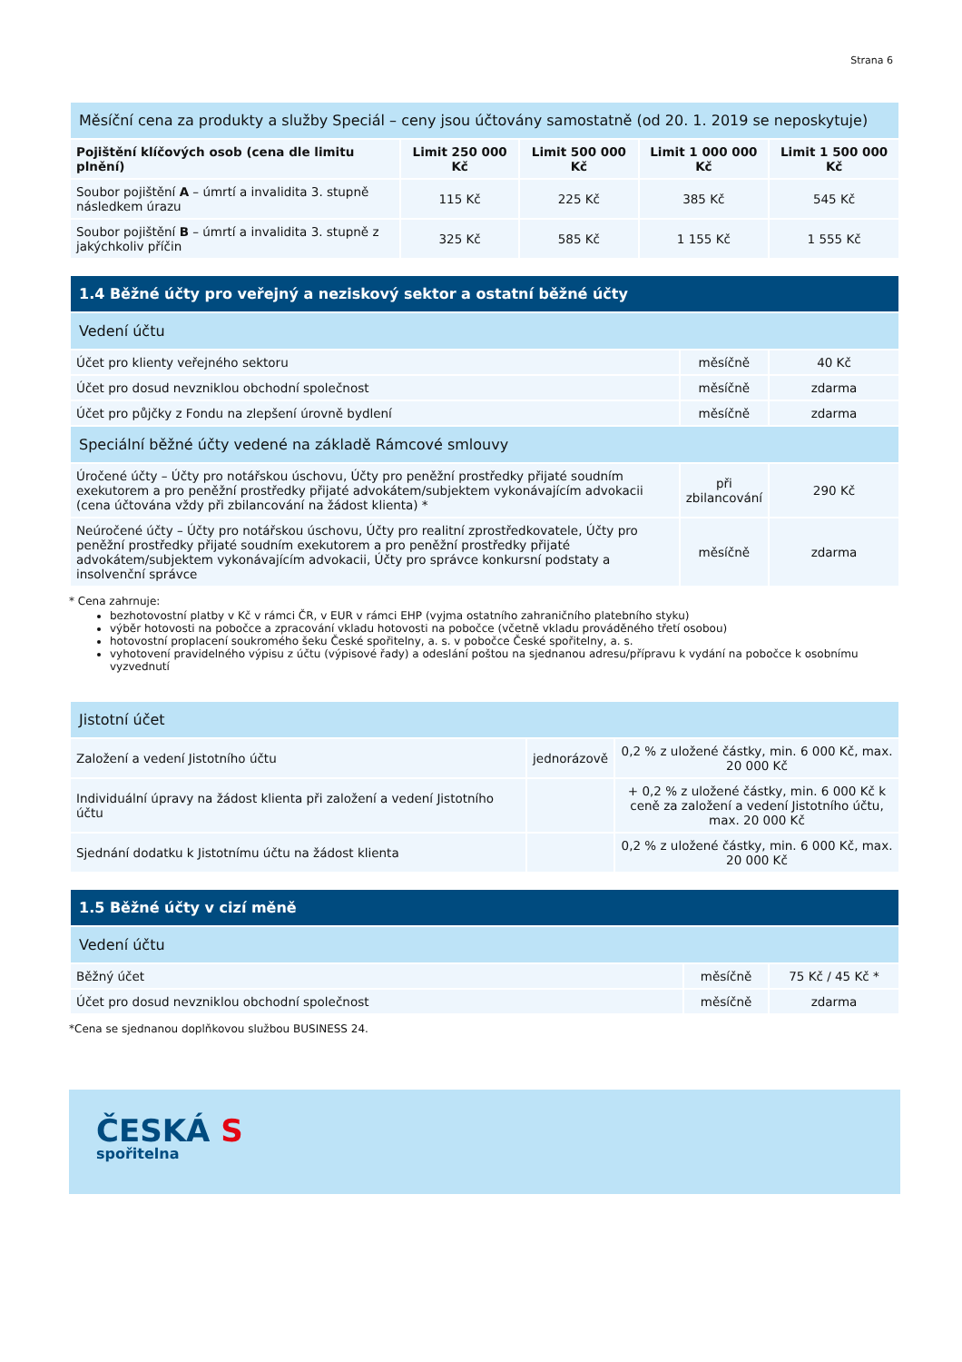Strana 6
| Měsíční cena za produkty a služby Speciál – ceny jsou účtovány samostatně (od 20. 1. 2019 se neposkytuje) | | | | |
| Pojištění klíčových osob (cena dle limitu plnění) | Limit 250 000 Kč | Limit 500 000 Kč | Limit 1 000 000 Kč | Limit 1 500 000 Kč |
| Soubor pojištění A – úmrtí a invalidita 3. stupně následkem úrazu | 115 Kč | 225 Kč | 385 Kč | 545 Kč |
| Soubor pojištění B – úmrtí a invalidita 3. stupně z jakýchkoliv příčin | 325 Kč | 585 Kč | 1 155 Kč | 1 555 Kč |
| 1.4 Běžné účty pro veřejný a neziskový sektor a ostatní běžné účty | | |
| Vedení účtu | | |
| Účet pro klienty veřejného sektoru | měsíčně | 40 Kč |
| Účet pro dosud nevzniklou obchodní společnost | měsíčně | zdarma |
| Účet pro půjčky z Fondu na zlepšení úrovně bydlení | měsíčně | zdarma |
| Speciální běžné účty vedené na základě Rámcové smlouvy | | |
| Úročené účty – Účty pro notářskou úschovu, Účty pro peněžní prostředky přijaté soudním exekutorem a pro peněžní prostředky přijaté advokátem/subjektem vykonávajícím advokacii (cena účtována vždy při zbilancování na žádost klienta) * | při zbilancování | 290 Kč |
| Neúročené účty – Účty pro notářskou úschovu, Účty pro realitní zprostředkovatele, Účty pro peněžní prostředky přijaté soudním exekutorem a pro peněžní prostředky přijaté advokátem/subjektem vykonávajícím advokacii, Účty pro správce konkursní podstaty a insolvenční správce | měsíčně | zdarma |
* Cena zahrnuje:
bezhotovostní platby v Kč v rámci ČR, v EUR v rámci EHP (vyjma ostatního zahraničního platebního styku)
výběr hotovosti na pobočce a zpracování vkladu hotovosti na pobočce (včetně vkladu prováděného třetí osobou)
hotovostní proplacení soukromého šeku České spořitelny, a. s. v pobočce České spořitelny, a. s.
vyhotovení pravidelného výpisu z účtu (výpisové řady) a odeslání poštou na sjednanou adresu/přípravu k vydání na pobočce k osobnímu vyzvednutí
| Jistotní účet | | |
| Založení a vedení Jistotního účtu | jednorázově | 0,2 % z uložené částky, min. 6 000 Kč, max. 20 000 Kč |
| Individuální úpravy na žádost klienta při založení a vedení Jistotního účtu | | + 0,2 % z uložené částky, min. 6 000 Kč k ceně za založení a vedení Jistotního účtu, max. 20 000 Kč |
| Sjednání dodatku k Jistotnímu účtu na žádost klienta | | 0,2 % z uložené částky, min. 6 000 Kč, max. 20 000 Kč |
| 1.5 Běžné účty v cizí měně | | |
| Vedení účtu | | |
| Běžný účet | měsíčně | 75 Kč / 45 Kč * |
| Účet pro dosud nevzniklou obchodní společnost | měsíčně | zdarma |
*Cena se sjednanou doplňkovou službou BUSINESS 24.
ČESKÁ S
spořitelna